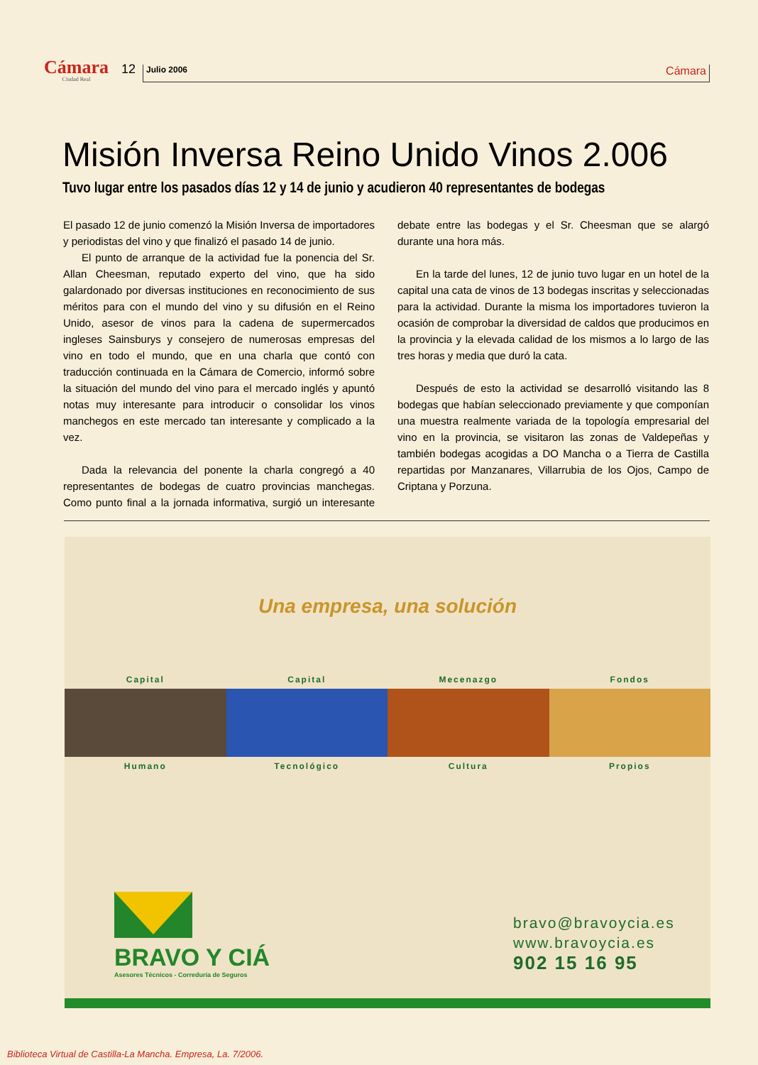Cámara
Ciudad Real
12
Julio 2006 Cámara
Misión Inversa Reino Unido Vinos 2.006
Tuvo lugar entre los pasados días 12 y 14 de junio y acudieron 40 representantes de bodegas
El pasado 12 de junio comenzó la Misión Inversa de importadores y periodistas del vino y que finalizó el pasado 14 de junio.
El punto de arranque de la actividad fue la ponencia del Sr. Allan Cheesman, reputado experto del vino, que ha sido galardonado por diversas instituciones en reconocimiento de sus méritos para con el mundo del vino y su difusión en el Reino Unido, asesor de vinos para la cadena de supermercados ingleses Sainsburys y consejero de numerosas empresas del vino en todo el mundo, que en una charla que contó con traducción continuada en la Cámara de Comercio, informó sobre la situación del mundo del vino para el mercado inglés y apuntó notas muy interesante para introducir o consolidar los vinos manchegos en este mercado tan interesante y complicado a la vez.
Dada la relevancia del ponente la charla congregó a 40 representantes de bodegas de cuatro provincias manchegas. Como punto final a la jornada informativa, surgió un interesante debate entre las bodegas y el Sr. Cheesman que se alargó durante una hora más.
En la tarde del lunes, 12 de junio tuvo lugar en un hotel de la capital una cata de vinos de 13 bodegas inscritas y seleccionadas para la actividad. Durante la misma los importadores tuvieron la ocasión de comprobar la diversidad de caldos que producimos en la provincia y la elevada calidad de los mismos a lo largo de las tres horas y media que duró la cata.
Después de esto la actividad se desarrolló visitando las 8 bodegas que habían seleccionado previamente y que componían una muestra realmente variada de la topología empresarial del vino en la provincia, se visitaron las zonas de Valdepeñas y también bodegas acogidas a DO Mancha o a Tierra de Castilla repartidas por Manzanares, Villarrubia de los Ojos, Campo de Criptana y Porzuna.
Una empresa, una solución
Capital
Humano
Capital
Tecnológico
Mecenazgo
Cultura
Fondos
Propios
BRAVO Y CIÁ
Asesores Técnicos - Correduría de Seguros
bravo@bravoycia.es
www.bravoycia.es
902 15 16 95
Biblioteca Virtual de Castilla-La Mancha. Empresa, La. 7/2006.